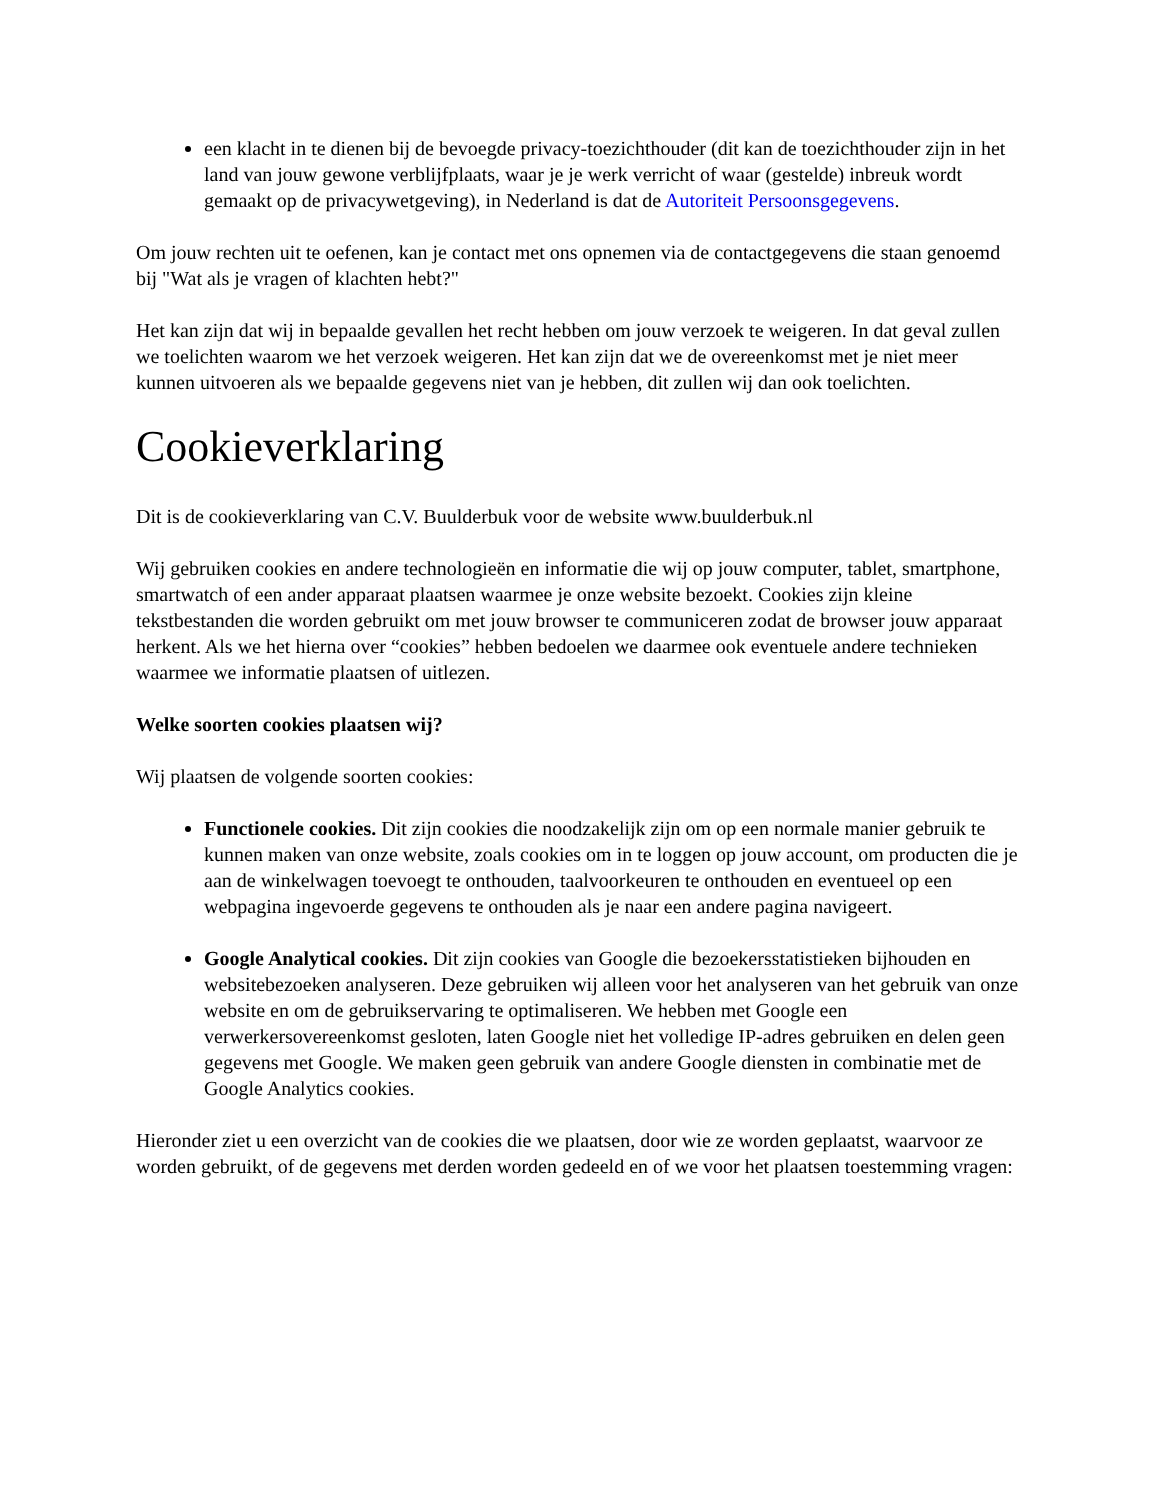een klacht in te dienen bij de bevoegde privacy-toezichthouder (dit kan de toezichthouder zijn in het land van jouw gewone verblijfplaats, waar je je werk verricht of waar (gestelde) inbreuk wordt gemaakt op de privacywetgeving), in Nederland is dat de Autoriteit Persoonsgegevens.
Om jouw rechten uit te oefenen, kan je contact met ons opnemen via de contactgegevens die staan genoemd bij "Wat als je vragen of klachten hebt?"
Het kan zijn dat wij in bepaalde gevallen het recht hebben om jouw verzoek te weigeren. In dat geval zullen we toelichten waarom we het verzoek weigeren. Het kan zijn dat we de overeenkomst met je niet meer kunnen uitvoeren als we bepaalde gegevens niet van je hebben, dit zullen wij dan ook toelichten.
Cookieverklaring
Dit is de cookieverklaring van C.V. Buulderbuk voor de website www.buulderbuk.nl
Wij gebruiken cookies en andere technologieën en informatie die wij op jouw computer, tablet, smartphone, smartwatch of een ander apparaat plaatsen waarmee je onze website bezoekt. Cookies zijn kleine tekstbestanden die worden gebruikt om met jouw browser te communiceren zodat de browser jouw apparaat herkent. Als we het hierna over “cookies” hebben bedoelen we daarmee ook eventuele andere technieken waarmee we informatie plaatsen of uitlezen.
Welke soorten cookies plaatsen wij?
Wij plaatsen de volgende soorten cookies:
Functionele cookies. Dit zijn cookies die noodzakelijk zijn om op een normale manier gebruik te kunnen maken van onze website, zoals cookies om in te loggen op jouw account, om producten die je aan de winkelwagen toevoegt te onthouden, taalvoorkeuren te onthouden en eventueel op een webpagina ingevoerde gegevens te onthouden als je naar een andere pagina navigeert.
Google Analytical cookies. Dit zijn cookies van Google die bezoekersstatistieken bijhouden en websitebezoeken analyseren. Deze gebruiken wij alleen voor het analyseren van het gebruik van onze website en om de gebruikservaring te optimaliseren. We hebben met Google een verwerkersovereenkomst gesloten, laten Google niet het volledige IP-adres gebruiken en delen geen gegevens met Google. We maken geen gebruik van andere Google diensten in combinatie met de Google Analytics cookies.
Hieronder ziet u een overzicht van de cookies die we plaatsen, door wie ze worden geplaatst, waarvoor ze worden gebruikt, of de gegevens met derden worden gedeeld en of we voor het plaatsen toestemming vragen: